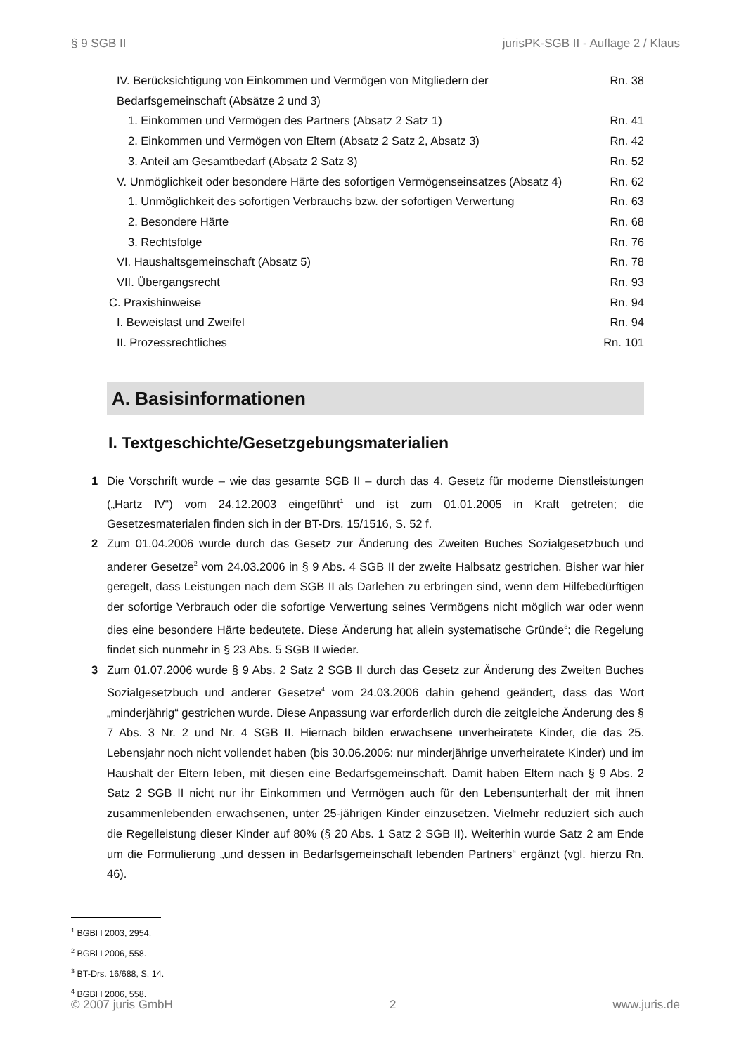§ 9 SGB II jurisPK-SGB II - Auflage 2 / Klaus
IV. Berücksichtigung von Einkommen und Vermögen von Mitgliedern der Bedarfsgemeinschaft (Absätze 2 und 3) Rn. 38
1. Einkommen und Vermögen des Partners (Absatz 2 Satz 1) Rn. 41
2. Einkommen und Vermögen von Eltern (Absatz 2 Satz 2, Absatz 3) Rn. 42
3. Anteil am Gesamtbedarf (Absatz 2 Satz 3) Rn. 52
V. Unmöglichkeit oder besondere Härte des sofortigen Vermögenseinsatzes (Absatz 4) Rn. 62
1. Unmöglichkeit des sofortigen Verbrauchs bzw. der sofortigen Verwertung Rn. 63
2. Besondere Härte Rn. 68
3. Rechtsfolge Rn. 76
VI. Haushaltsgemeinschaft (Absatz 5) Rn. 78
VII. Übergangsrecht Rn. 93
C. Praxishinweise Rn. 94
I. Beweislast und Zweifel Rn. 94
II. Prozessrechtliches Rn. 101
A. Basisinformationen
I. Textgeschichte/Gesetzgebungsmaterialien
1 Die Vorschrift wurde – wie das gesamte SGB II – durch das 4. Gesetz für moderne Dienstleistungen („Hartz IV“) vom 24.12.2003 eingeführt<sup>1</sup> und ist zum 01.01.2005 in Kraft getreten; die Gesetzesmaterialen finden sich in der BT-Drs. 15/1516, S. 52 f.
2 Zum 01.04.2006 wurde durch das Gesetz zur Änderung des Zweiten Buches Sozialgesetzbuch und anderer Gesetze<sup>2</sup> vom 24.03.2006 in § 9 Abs. 4 SGB II der zweite Halbsatz gestrichen. Bisher war hier geregelt, dass Leistungen nach dem SGB II als Darlehen zu erbringen sind, wenn dem Hilfebedürftigen der sofortige Verbrauch oder die sofortige Verwertung seines Vermögens nicht möglich war oder wenn dies eine besondere Härte bedeutete. Diese Änderung hat allein systematische Gründe<sup>3</sup>; die Regelung findet sich nunmehr in § 23 Abs. 5 SGB II wieder.
3 Zum 01.07.2006 wurde § 9 Abs. 2 Satz 2 SGB II durch das Gesetz zur Änderung des Zweiten Buches Sozialgesetzbuch und anderer Gesetze<sup>4</sup> vom 24.03.2006 dahin gehend geändert, dass das Wort „minderjährig“ gestrichen wurde. Diese Anpassung war erforderlich durch die zeitgleiche Änderung des § 7 Abs. 3 Nr. 2 und Nr. 4 SGB II. Hiernach bilden erwachsene unverheiratete Kinder, die das 25. Lebensjahr noch nicht vollendet haben (bis 30.06.2006: nur minderjährige unverheiratete Kinder) und im Haushalt der Eltern leben, mit diesen eine Bedarfsgemeinschaft. Damit haben Eltern nach § 9 Abs. 2 Satz 2 SGB II nicht nur ihr Einkommen und Vermögen auch für den Lebensunterhalt der mit ihnen zusammenlebenden erwachsenen, unter 25-jährigen Kinder einzusetzen. Vielmehr reduziert sich auch die Regelleistung dieser Kinder auf 80% (§ 20 Abs. 1 Satz 2 SGB II). Weiterhin wurde Satz 2 am Ende um die Formulierung „und dessen in Bedarfsgemeinschaft lebenden Partners“ ergänzt (vgl. hierzu Rn. 46).
<sup>1</sup> BGBl I 2003, 2954.
<sup>2</sup> BGBl I 2006, 558.
<sup>3</sup> BT-Drs. 16/688, S. 14.
<sup>4</sup> BGBl I 2006, 558.
© 2007 juris GmbH 2 www.juris.de